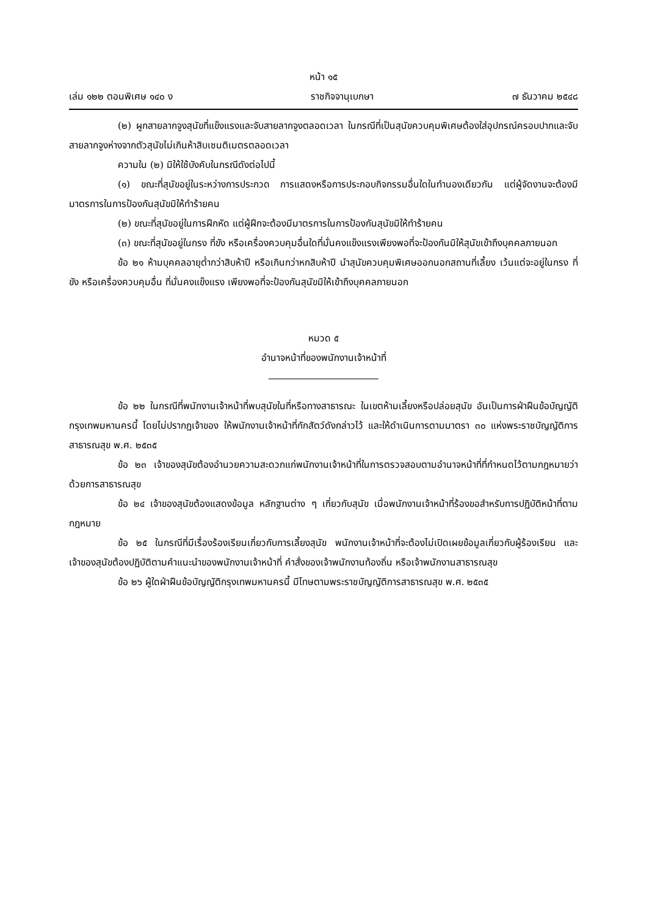หน้า ๑๕
เล่ม ๑๒๒ ตอนพิเศษ ๑๔๐ ง ราชกิจจานุเบกษา ๗ ธันวาคม ๒๕๔๘
(๒) ผูกสายลากจูงสุนัขที่แข็งแรงและจับสายลากจูงตลอดเวลา ในกรณีที่เป็นสุนัขควบคุมพิเศษต้องใส่อุปกรณ์ครอบปากและจับสายลากจูงห่างจากตัวสุนัขไม่เกินห้าสิบเซนติเมตรตลอดเวลา
ความใน (๒) มิให้ใช้บังคับในกรณีดังต่อไปนี้
(๑) ขณะที่สุนัขอยู่ในระหว่างการประกวด การแสดงหรือการประกอบกิจกรรมอื่นใดในทำนองเดียวกัน แต่ผู้จัดงานจะต้องมีมาตรการในการป้องกันสุนัขมิให้ทำร้ายคน
(๒) ขณะที่สุนัขอยู่ในการฝึกหัด แต่ผู้ฝึกจะต้องมีมาตรการในการป้องกันสุนัขมิให้ทำร้ายคน
(๓) ขณะที่สุนัขอยู่ในกรง ที่ขัง หรือเครื่องควบคุมอื่นใดที่มั่นคงแข็งแรงเพียงพอที่จะป้องกันมิให้สุนัขเข้าถึงบุคคลภายนอก
ข้อ ๒๑ ห้ามบุคคลอายุต่ำกว่าสิบห้าปี หรือเกินกว่าหกสิบห้าปี นำสุนัขควบคุมพิเศษออกนอกสถานที่เลี้ยง เว้นแต่จะอยู่ในกรง ที่ขัง หรือเครื่องควบคุมอื่น ที่มั่นคงแข็งแรง เพียงพอที่จะป้องกันสุนัขมิให้เข้าถึงบุคคลภายนอก
หมวด ๕
อำนาจหน้าที่ของพนักงานเจ้าหน้าที่
ข้อ ๒๒ ในกรณีที่พนักงานเจ้าหน้าที่พบสุนัขในที่หรือทางสาธารณะ ในเขตห้ามเลี้ยงหรือปล่อยสุนัข อันเป็นการฝ่าฝืนข้อบัญญัติกรุงเทพมหานครนี้ โดยไม่ปรากฏเจ้าของ ให้พนักงานเจ้าหน้าที่กักสัตว์ดังกล่าวไว้ และให้ดำเนินการตามมาตรา ๓๐ แห่งพระราชบัญญัติการสาธารณสุข พ.ศ. ๒๕๓๕
ข้อ ๒๓ เจ้าของสุนัขต้องอำนวยความสะดวกแก่พนักงานเจ้าหน้าที่ในการตรวจสอบตามอำนาจหน้าที่ที่กำหนดไว้ตามกฎหมายว่าด้วยการสาธารณสุข
ข้อ ๒๔ เจ้าของสุนัขต้องแสดงข้อมูล หลักฐานต่าง ๆ เกี่ยวกับสุนัข เมื่อพนักงานเจ้าหน้าที่ร้องขอสำหรับการปฏิบัติหน้าที่ตามกฎหมาย
ข้อ ๒๕ ในกรณีที่มีเรื่องร้องเรียนเกี่ยวกับการเลี้ยงสุนัข พนักงานเจ้าหน้าที่จะต้องไม่เปิดเผยข้อมูลเกี่ยวกับผู้ร้องเรียน และเจ้าของสุนัขต้องปฏิบัติตามคำแนะนำของพนักงานเจ้าหน้าที่ คำสั่งของเจ้าพนักงานท้องถิ่น หรือเจ้าพนักงานสาธารณสุข
ข้อ ๒๖ ผู้ใดฝ่าฝืนข้อบัญญัติกรุงเทพมหานครนี้ มีโทษตามพระราชบัญญัติการสาธารณสุข พ.ศ. ๒๕๓๕